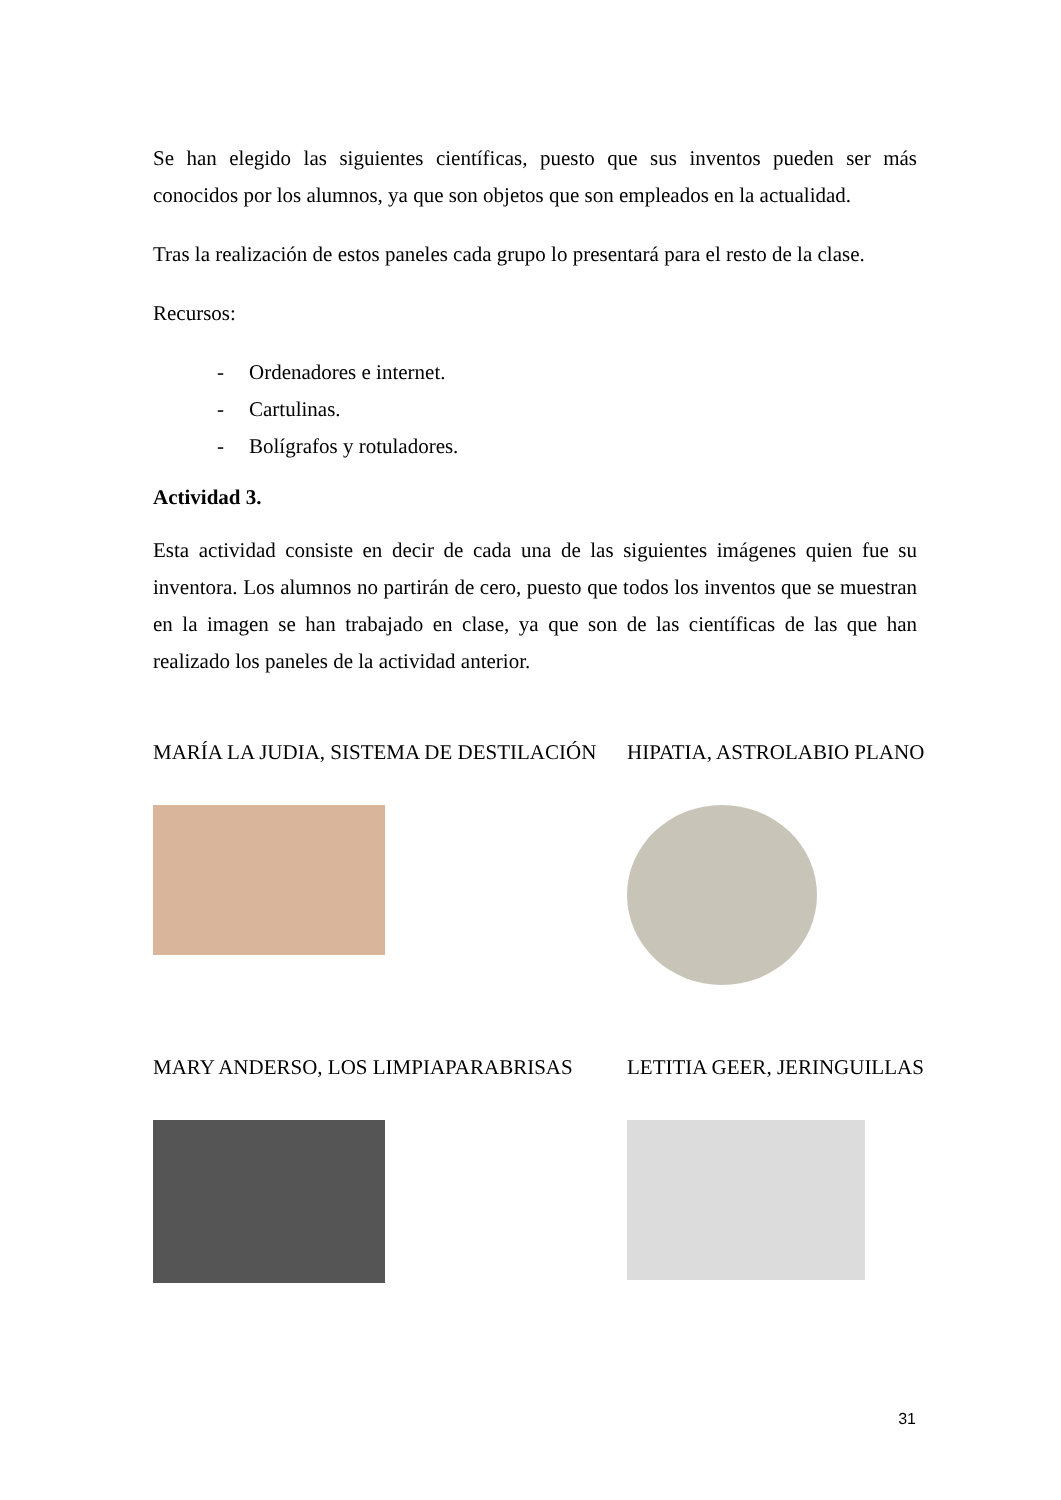Se han elegido las siguientes científicas, puesto que sus inventos pueden ser más conocidos por los alumnos, ya que son objetos que son empleados en la actualidad.
Tras la realización de estos paneles cada grupo lo presentará para el resto de la clase.
Recursos:
- Ordenadores e internet.
- Cartulinas.
- Bolígrafos y rotuladores.
Actividad 3.
Esta actividad consiste en decir de cada una de las siguientes imágenes quien fue su inventora. Los alumnos no partirán de cero, puesto que todos los inventos que se muestran en la imagen se han trabajado en clase, ya que son de las científicas de las que han realizado los paneles de la actividad anterior.
MARÍA LA JUDIA, SISTEMA DE DESTILACIÓN
HIPATIA, ASTROLABIO PLANO
MARY ANDERSO, LOS LIMPIAPARABRISAS
LETITIA GEER, JERINGUILLAS
31